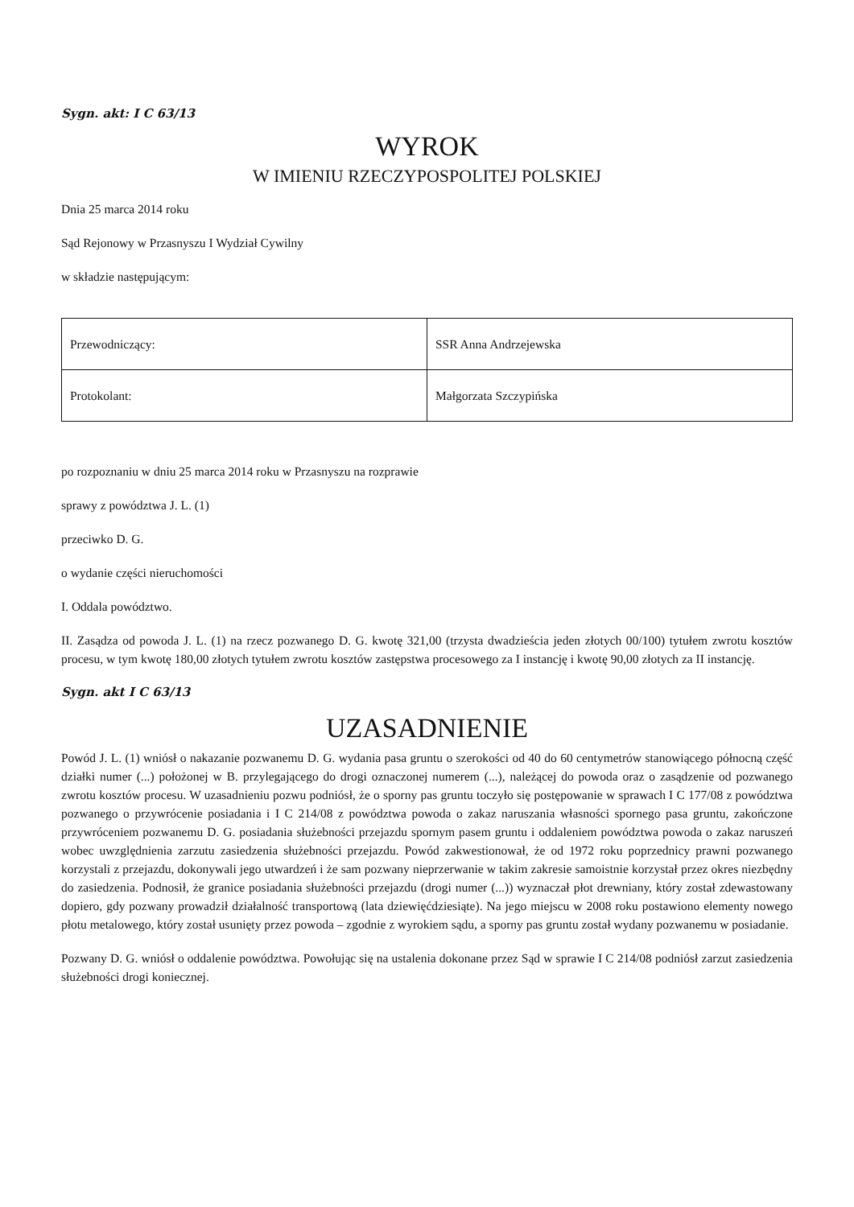Sygn. akt: I C 63/13
WYROK
W IMIENIU RZECZYPOSPOLITEJ POLSKIEJ
Dnia 25 marca 2014 roku
Sąd Rejonowy w Przasnyszu I Wydział Cywilny
w składzie następującym:
| Przewodniczący: | SSR Anna Andrzejewska |
| Protokolant: | Małgorzata Szczypińska |
po rozpoznaniu w dniu 25 marca 2014 roku w Przasnyszu na rozprawie
sprawy z powództwa J. L. (1)
przeciwko D. G.
o wydanie części nieruchomości
I. Oddala powództwo.
II. Zasądza od powoda J. L. (1) na rzecz pozwanego D. G. kwotę 321,00 (trzysta dwadzieścia jeden złotych 00/100) tytułem zwrotu kosztów procesu, w tym kwotę 180,00 złotych tytułem zwrotu kosztów zastępstwa procesowego za I instancję i kwotę 90,00 złotych za II instancję.
Sygn. akt I C 63/13
UZASADNIENIE
Powód J. L. (1) wniósł o nakazanie pozwanemu D. G. wydania pasa gruntu o szerokości od 40 do 60 centymetrów stanowiącego północną część działki numer (...) położonej w B. przylegającego do drogi oznaczonej numerem (...), należącej do powoda oraz o zasądzenie od pozwanego zwrotu kosztów procesu. W uzasadnieniu pozwu podniósł, że o sporny pas gruntu toczyło się postępowanie w sprawach I C 177/08 z powództwa pozwanego o przywrócenie posiadania i I C 214/08 z powództwa powoda o zakaz naruszania własności spornego pasa gruntu, zakończone przywróceniem pozwanemu D. G. posiadania służebności przejazdu spornym pasem gruntu i oddaleniem powództwa powoda o zakaz naruszeń wobec uwzględnienia zarzutu zasiedzenia służebności przejazdu. Powód zakwestionował, że od 1972 roku poprzednicy prawni pozwanego korzystali z przejazdu, dokonywali jego utwardzeń i że sam pozwany nieprzerwanie w takim zakresie samoistnie korzystał przez okres niezbędny do zasiedzenia. Podnosił, że granice posiadania służebności przejazdu (drogi numer (...)) wyznaczał płot drewniany, który został zdewastowany dopiero, gdy pozwany prowadził działalność transportową (lata dziewięćdziesiąte). Na jego miejscu w 2008 roku postawiono elementy nowego płotu metalowego, który został usunięty przez powoda – zgodnie z wyrokiem sądu, a sporny pas gruntu został wydany pozwanemu w posiadanie.
Pozwany D. G. wniósł o oddalenie powództwa. Powołując się na ustalenia dokonane przez Sąd w sprawie I C 214/08 podniósł zarzut zasiedzenia służebności drogi koniecznej.